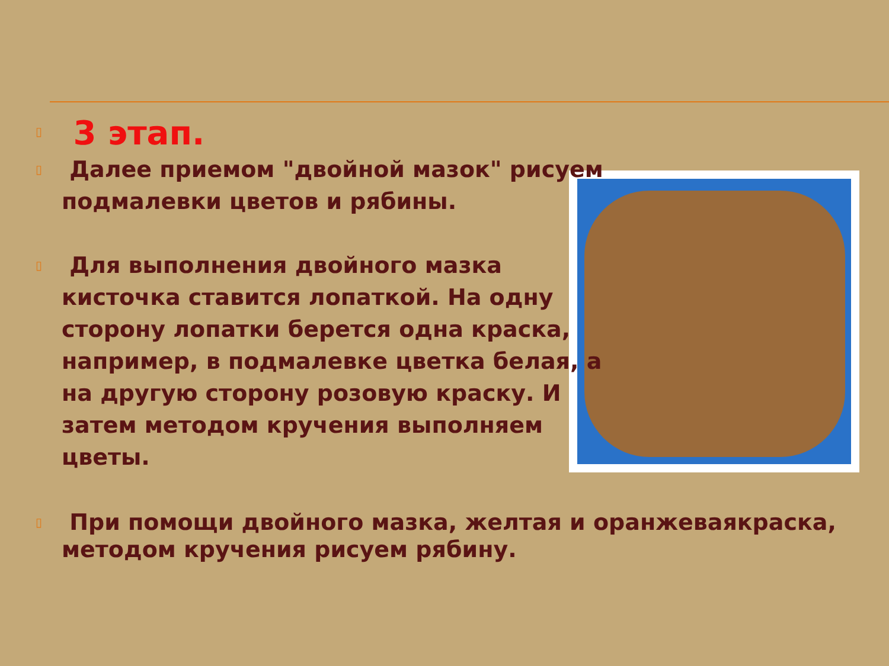▯ 3 этап.
▯ Далее приемом "двойной мазок" рисуем подмалевки цветов и рябины.
▯ Для выполнения двойного мазка кисточка ставится лопаткой. На одну сторону лопатки берется одна краска, например, в подмалевке цветка белая, а на другую сторону розовую краску. И затем методом кручения выполняем цветы.
▯ При помощи двойного мазка, желтая и оранжеваякраска, методом кручения рисуем рябину.